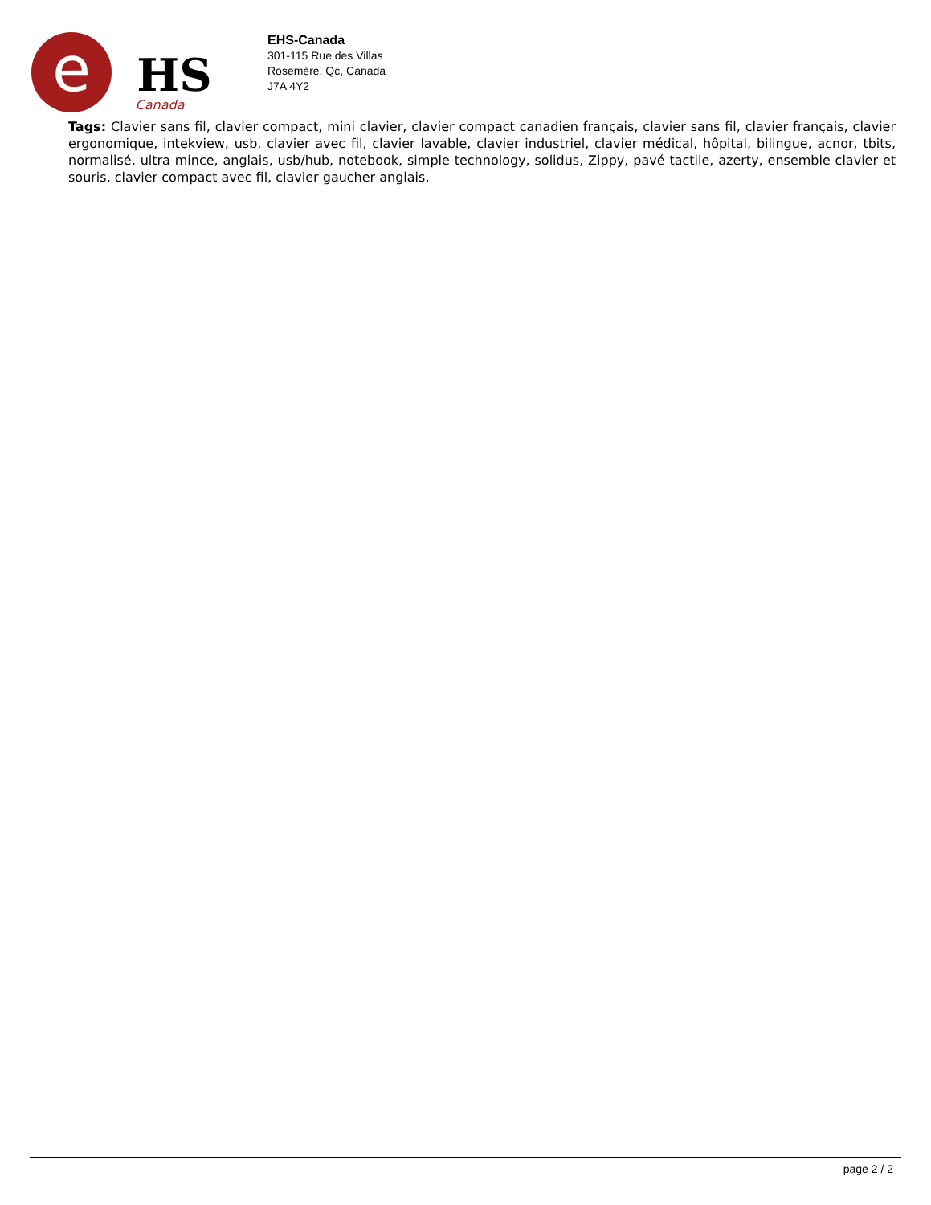e
HS
Canada
EHS-Canada
301-115 Rue des Villas
Rosemère, Qc, Canada
J7A 4Y2
Tags: Clavier sans fil, clavier compact, mini clavier, clavier compact canadien français, clavier sans fil, clavier français, clavier ergonomique, intekview, usb, clavier avec fil, clavier lavable, clavier industriel, clavier médical, hôpital, bilingue, acnor, tbits, normalisé, ultra mince, anglais, usb/hub, notebook, simple technology, solidus, Zippy, pavé tactile, azerty, ensemble clavier et souris, clavier compact avec fil, clavier gaucher anglais,
page 2 / 2